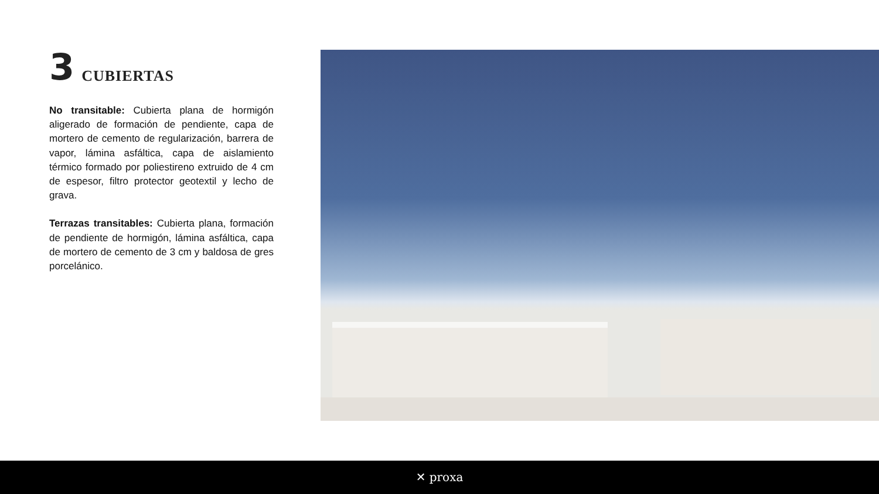3 CUBIERTAS
No transitable: Cubierta plana de hormigón aligerado de formación de pendiente, capa de mortero de cemento de regularización, barrera de vapor, lámina asfáltica, capa de aislamiento térmico formado por poliestireno extruido de 4 cm de espesor, filtro protector geotextil y lecho de grava.
Terrazas transitables: Cubierta plana, formación de pendiente de hormigón, lámina asfáltica, capa de mortero de cemento de 3 cm y baldosa de gres porcelánico.
✕ proxa